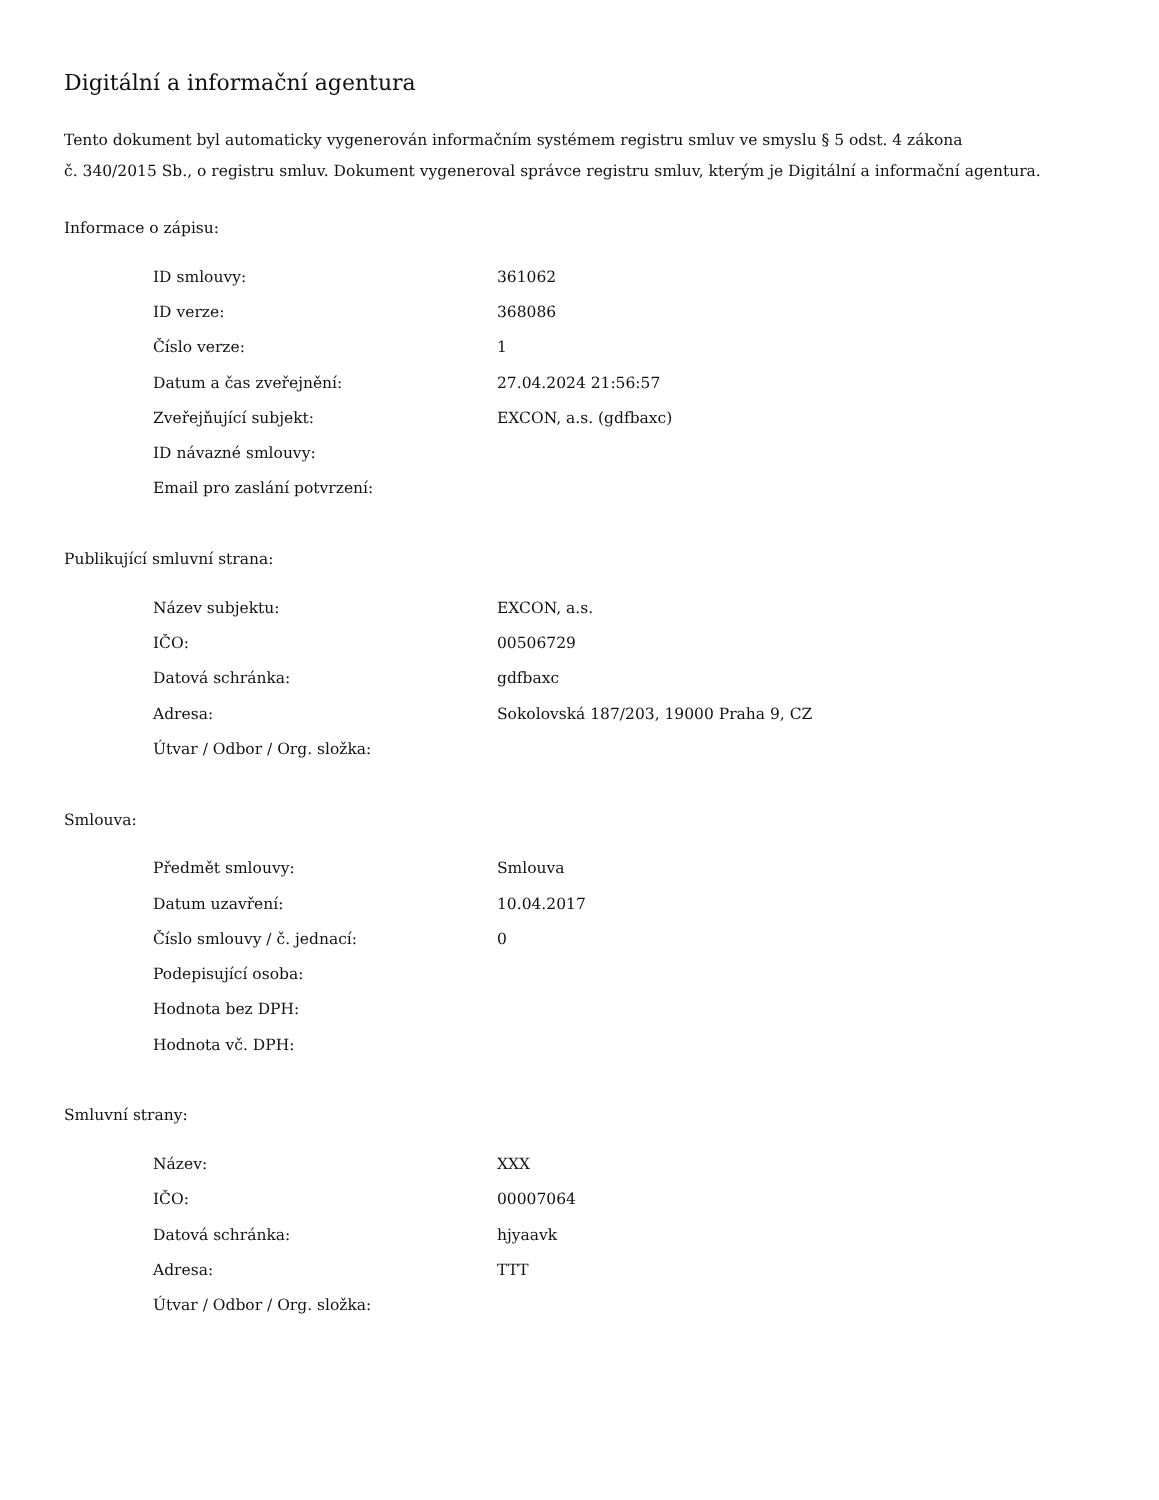Digitální a informační agentura
Tento dokument byl automaticky vygenerován informačním systémem registru smluv ve smyslu § 5 odst. 4 zákona
č. 340/2015 Sb., o registru smluv. Dokument vygeneroval správce registru smluv, kterým je Digitální a informační agentura.
Informace o zápisu:
| ID smlouvy: | 361062 |
| ID verze: | 368086 |
| Číslo verze: | 1 |
| Datum a čas zveřejnění: | 27.04.2024 21:56:57 |
| Zveřejňující subjekt: | EXCON, a.s. (gdfbaxc) |
| ID návazné smlouvy: | |
| Email pro zaslání potvrzení: | |
Publikující smluvní strana:
| Název subjektu: | EXCON, a.s. |
| IČO: | 00506729 |
| Datová schránka: | gdfbaxc |
| Adresa: | Sokolovská 187/203, 19000 Praha 9, CZ |
| Útvar / Odbor / Org. složka: | |
Smlouva:
| Předmět smlouvy: | Smlouva |
| Datum uzavření: | 10.04.2017 |
| Číslo smlouvy / č. jednací: | 0 |
| Podepisující osoba: | |
| Hodnota bez DPH: | |
| Hodnota vč. DPH: | |
Smluvní strany:
| Název: | XXX |
| IČO: | 00007064 |
| Datová schránka: | hjyaavk |
| Adresa: | TTT |
| Útvar / Odbor / Org. složka: | |